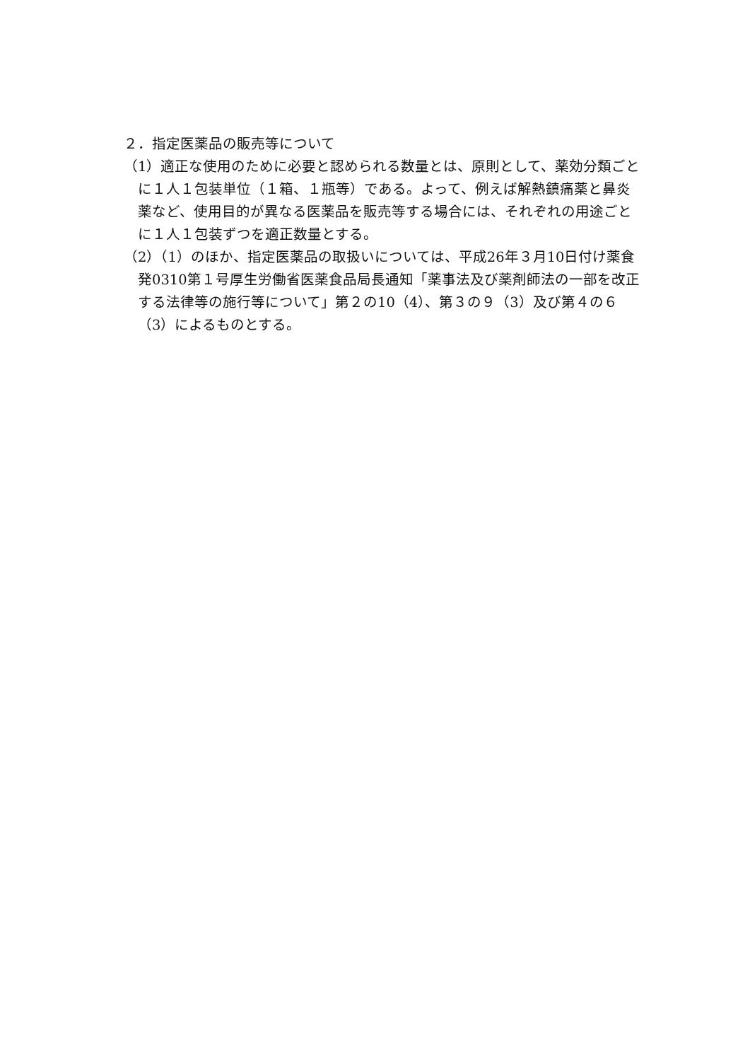２．指定医薬品の販売等について
（1）適正な使用のために必要と認められる数量とは、原則として、薬効分類ごとに１人１包装単位（１箱、１瓶等）である。よって、例えば解熱鎮痛薬と鼻炎薬など、使用目的が異なる医薬品を販売等する場合には、それぞれの用途ごとに１人１包装ずつを適正数量とする。
（2）（1）のほか、指定医薬品の取扱いについては、平成26年３月10日付け薬食発0310第１号厚生労働省医薬食品局長通知「薬事法及び薬剤師法の一部を改正する法律等の施行等について」第２の10（4）、第３の９（3）及び第４の６（3）によるものとする。